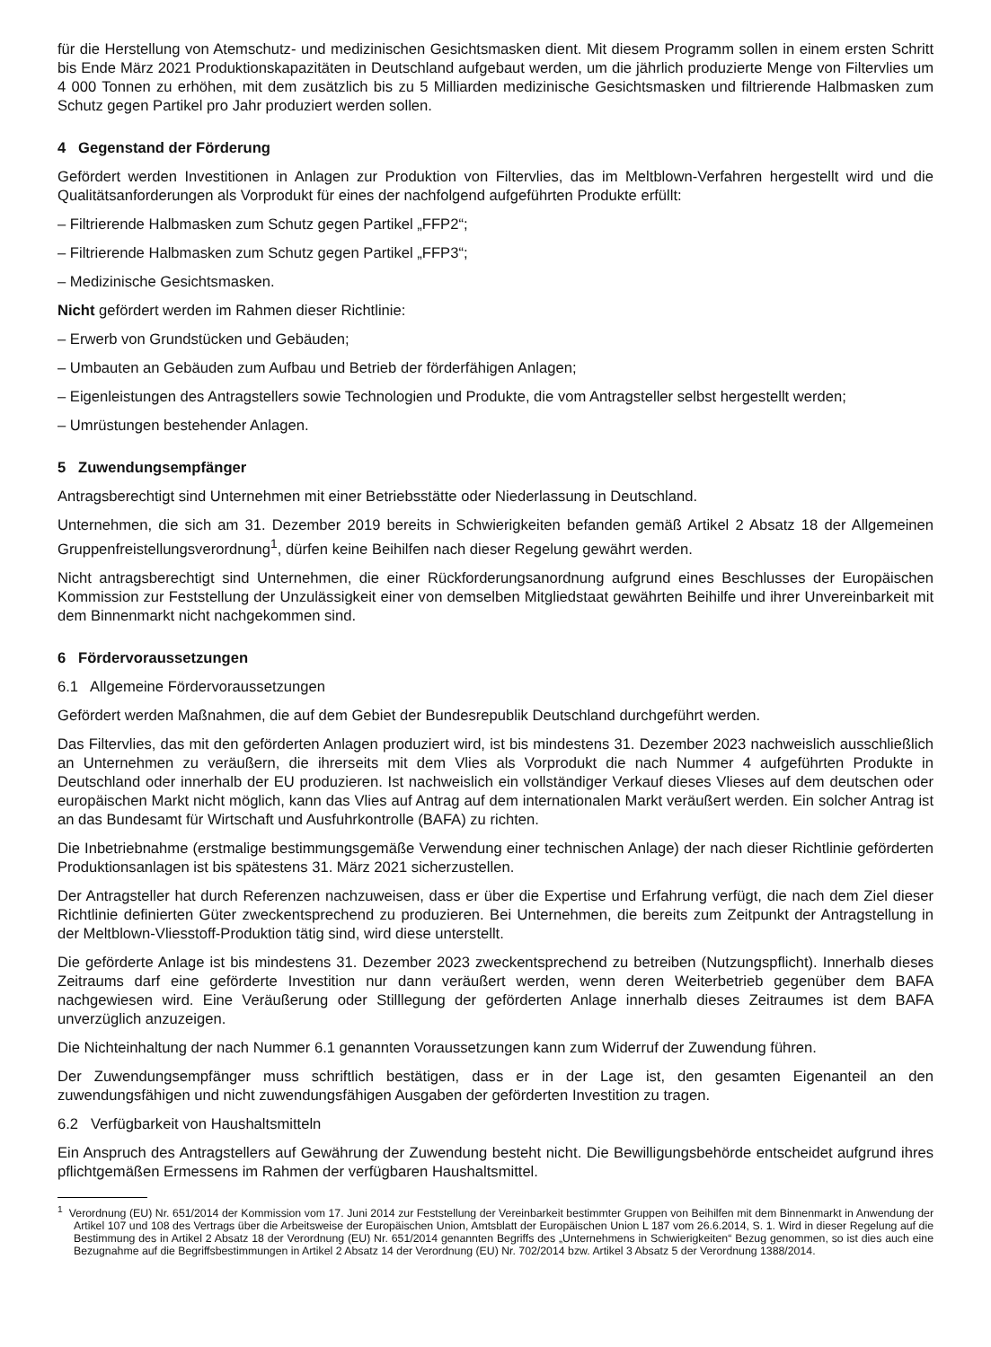für die Herstellung von Atemschutz- und medizinischen Gesichtsmasken dient. Mit diesem Programm sollen in einem ersten Schritt bis Ende März 2021 Produktionskapazitäten in Deutschland aufgebaut werden, um die jährlich produzierte Menge von Filtervlies um 4 000 Tonnen zu erhöhen, mit dem zusätzlich bis zu 5 Milliarden medizinische Gesichtsmasken und filtrierende Halbmasken zum Schutz gegen Partikel pro Jahr produziert werden sollen.
4 Gegenstand der Förderung
Gefördert werden Investitionen in Anlagen zur Produktion von Filtervlies, das im Meltblown-Verfahren hergestellt wird und die Qualitätsanforderungen als Vorprodukt für eines der nachfolgend aufgeführten Produkte erfüllt:
– Filtrierende Halbmasken zum Schutz gegen Partikel „FFP2“;
– Filtrierende Halbmasken zum Schutz gegen Partikel „FFP3“;
– Medizinische Gesichtsmasken.
Nicht gefördert werden im Rahmen dieser Richtlinie:
– Erwerb von Grundstücken und Gebäuden;
– Umbauten an Gebäuden zum Aufbau und Betrieb der förderfähigen Anlagen;
– Eigenleistungen des Antragstellers sowie Technologien und Produkte, die vom Antragsteller selbst hergestellt werden;
– Umrüstungen bestehender Anlagen.
5 Zuwendungsempfänger
Antragsberechtigt sind Unternehmen mit einer Betriebsstätte oder Niederlassung in Deutschland.
Unternehmen, die sich am 31. Dezember 2019 bereits in Schwierigkeiten befanden gemäß Artikel 2 Absatz 18 der Allgemeinen Gruppenfreistellungsverordnung<sup>1</sup>, dürfen keine Beihilfen nach dieser Regelung gewährt werden.
Nicht antragsberechtigt sind Unternehmen, die einer Rückforderungsanordnung aufgrund eines Beschlusses der Europäischen Kommission zur Feststellung der Unzulässigkeit einer von demselben Mitgliedstaat gewährten Beihilfe und ihrer Unvereinbarkeit mit dem Binnenmarkt nicht nachgekommen sind.
6 Fördervoraussetzungen
6.1 Allgemeine Fördervoraussetzungen
Gefördert werden Maßnahmen, die auf dem Gebiet der Bundesrepublik Deutschland durchgeführt werden.
Das Filtervlies, das mit den geförderten Anlagen produziert wird, ist bis mindestens 31. Dezember 2023 nachweislich ausschließlich an Unternehmen zu veräußern, die ihrerseits mit dem Vlies als Vorprodukt die nach Nummer 4 aufgeführten Produkte in Deutschland oder innerhalb der EU produzieren. Ist nachweislich ein vollständiger Verkauf dieses Vlieses auf dem deutschen oder europäischen Markt nicht möglich, kann das Vlies auf Antrag auf dem internationalen Markt veräußert werden. Ein solcher Antrag ist an das Bundesamt für Wirtschaft und Ausfuhrkontrolle (BAFA) zu richten.
Die Inbetriebnahme (erstmalige bestimmungsgemäße Verwendung einer technischen Anlage) der nach dieser Richtlinie geförderten Produktionsanlagen ist bis spätestens 31. März 2021 sicherzustellen.
Der Antragsteller hat durch Referenzen nachzuweisen, dass er über die Expertise und Erfahrung verfügt, die nach dem Ziel dieser Richtlinie definierten Güter zweckentsprechend zu produzieren. Bei Unternehmen, die bereits zum Zeitpunkt der Antragstellung in der Meltblown-Vliesstoff-Produktion tätig sind, wird diese unterstellt.
Die geförderte Anlage ist bis mindestens 31. Dezember 2023 zweckentsprechend zu betreiben (Nutzungspflicht). Innerhalb dieses Zeitraums darf eine geförderte Investition nur dann veräußert werden, wenn deren Weiterbetrieb gegenüber dem BAFA nachgewiesen wird. Eine Veräußerung oder Stilllegung der geförderten Anlage innerhalb dieses Zeitraumes ist dem BAFA unverzüglich anzuzeigen.
Die Nichteinhaltung der nach Nummer 6.1 genannten Voraussetzungen kann zum Widerruf der Zuwendung führen.
Der Zuwendungsempfänger muss schriftlich bestätigen, dass er in der Lage ist, den gesamten Eigenanteil an den zuwendungsfähigen und nicht zuwendungsfähigen Ausgaben der geförderten Investition zu tragen.
6.2 Verfügbarkeit von Haushaltsmitteln
Ein Anspruch des Antragstellers auf Gewährung der Zuwendung besteht nicht. Die Bewilligungsbehörde entscheidet aufgrund ihres pflichtgemäßen Ermessens im Rahmen der verfügbaren Haushaltsmittel.
<sup>1</sup> Verordnung (EU) Nr. 651/2014 der Kommission vom 17. Juni 2014 zur Feststellung der Vereinbarkeit bestimmter Gruppen von Beihilfen mit dem Binnenmarkt in Anwendung der Artikel 107 und 108 des Vertrags über die Arbeitsweise der Europäischen Union, Amtsblatt der Europäischen Union L 187 vom 26.6.2014, S. 1. Wird in dieser Regelung auf die Bestimmung des in Artikel 2 Absatz 18 der Verordnung (EU) Nr. 651/2014 genannten Begriffs des „Unternehmens in Schwierigkeiten“ Bezug genommen, so ist dies auch eine Bezugnahme auf die Begriffsbestimmungen in Artikel 2 Absatz 14 der Verordnung (EU) Nr. 702/2014 bzw. Artikel 3 Absatz 5 der Verordnung 1388/2014.